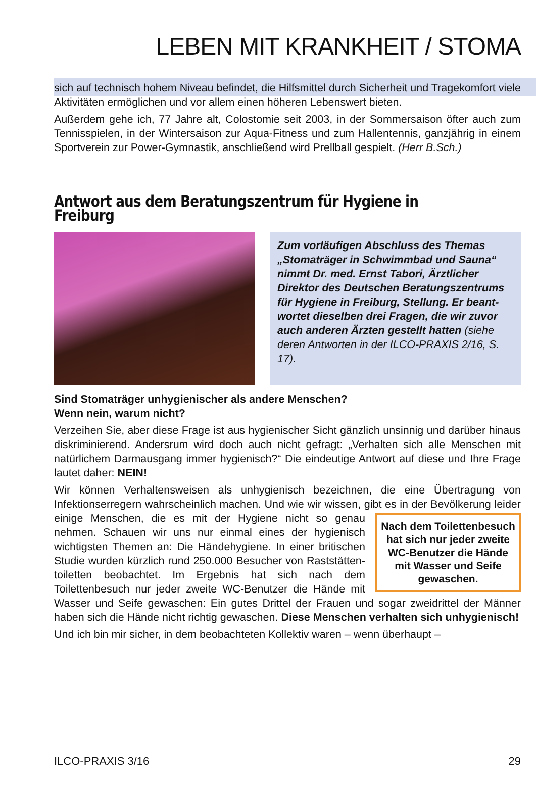LEBEN MIT KRANKHEIT / STOMA
sich auf technisch hohem Niveau befindet, die Hilfsmittel durch Sicherheit und Tragekomfort viele Aktivitäten ermöglichen und vor allem einen höheren Lebens­wert bieten.
Außerdem gehe ich, 77 Jahre alt, Colostomie seit 2003, in der Sommersaison öfter auch zum Tennisspielen, in der Wintersaison zur Aqua-Fitness und zum Hal­lentennis, ganzjährig in einem Sportverein zur Power-Gymnastik, anschließend wird Prellball gespielt. (Herr B.Sch.)
Antwort aus dem Beratungszentrum für Hygiene in Freiburg
Zum vorläufigen Abschluss des The­mas „Stomaträger in Schwimmbad und Sauna“ nimmt Dr. med. Ernst Tabori, Ärztlicher Direktor des Deut­schen Beratungszentrums für Hygi­ene in Freiburg, Stellung. Er beant­wortet dieselben drei Fragen, die wir zuvor auch anderen Ärzten gestellt hatten (siehe deren Antworten in der ILCO-PRAXIS 2/16, S. 17).
Sind Stomaträger unhygienischer als andere Menschen?
Wenn nein, warum nicht?
Verzeihen Sie, aber diese Frage ist aus hygienischer Sicht gänzlich unsinnig und darüber hinaus diskriminierend. Andersrum wird doch auch nicht gefragt: „Ver­halten sich alle Menschen mit natürlichem Darmausgang immer hygienisch?“ Die eindeutige Antwort auf diese und Ihre Frage lautet daher: NEIN!
Wir können Verhaltensweisen als unhygienisch bezeichnen, die eine Übertragung von Infektionserregern wahrscheinlich machen. Und wie wir wissen, gibt es in der
Nach dem Toilettenbesuch hat sich nur jeder zweite WC-Benutzer die Hände mit Wasser und Seife gewaschen.
Bevölkerung leider einige Menschen, die es mit der Hygiene nicht so genau nehmen. Schauen wir uns nur einmal eines der hygienisch wichtigsten Themen an: Die Händehygiene. In einer britischen Studie wur­den kürzlich rund 250.000 Besucher von Raststätten­toiletten beobachtet. Im Ergebnis hat sich nach dem Toilettenbesuch nur jeder zweite WC-Benutzer die Hände mit Wasser und Seife gewaschen: Ein gutes Drittel der Frauen und sogar zweidrittel der Männer haben sich die Hände nicht richtig gewaschen. Diese Menschen verhalten sich unhygienisch!
Und ich bin mir sicher, in dem beobachteten Kollektiv waren – wenn überhaupt –
ILCO-PRAXIS 3/16 29